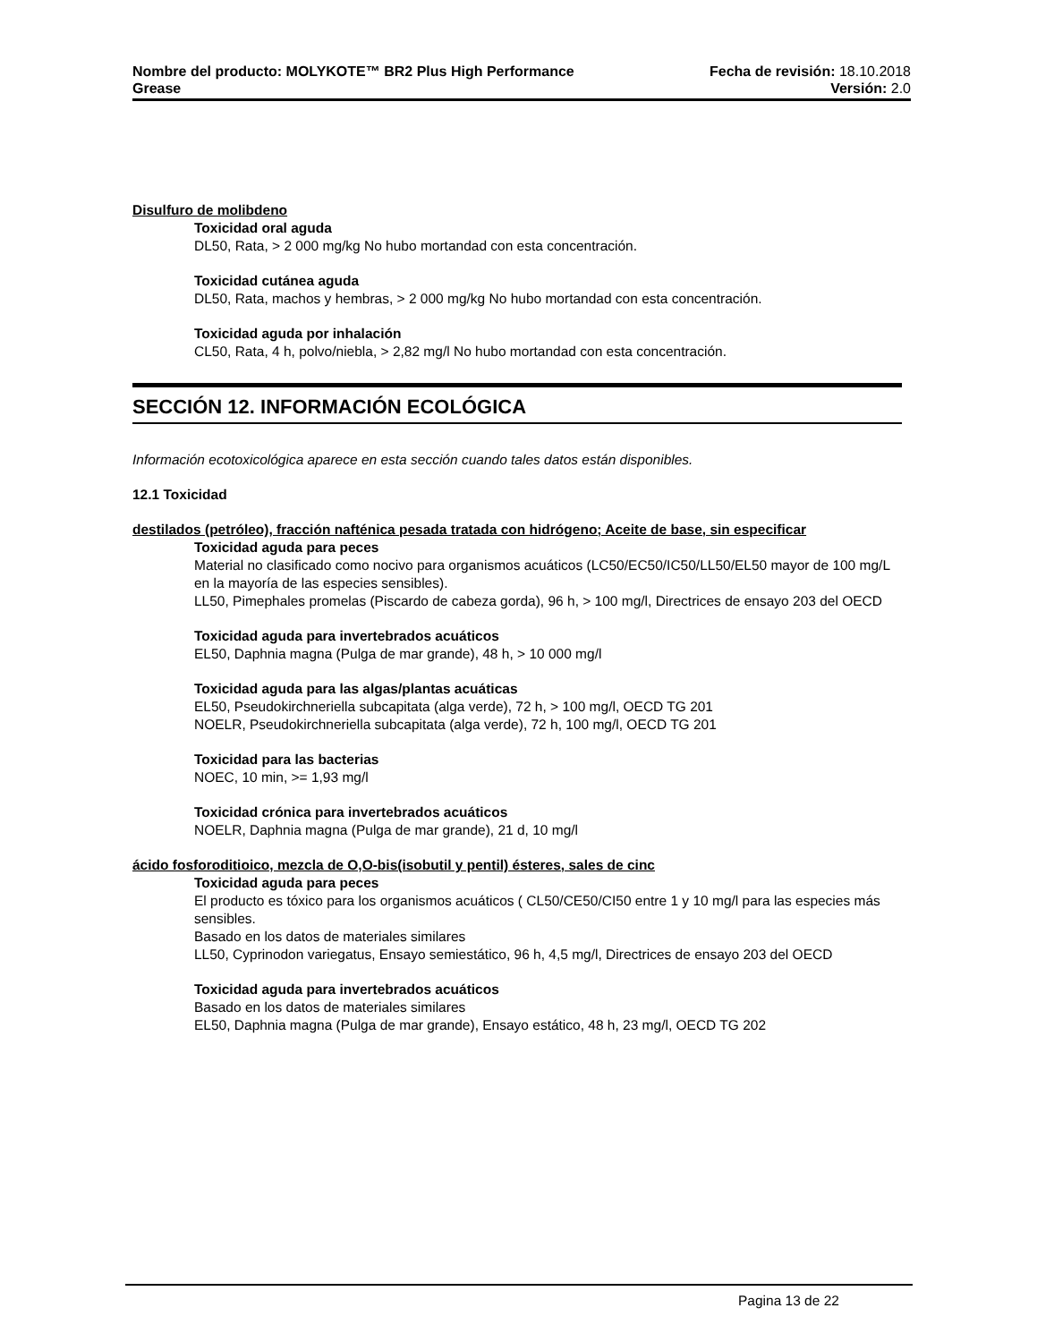Nombre del producto: MOLYKOTE™ BR2 Plus High Performance Fecha de revisión: 18.10.2018
Grease Versión: 2.0
Disulfuro de molibdeno
Toxicidad oral aguda
DL50, Rata, > 2 000 mg/kg No hubo mortandad con esta concentración.
Toxicidad cutánea aguda
DL50, Rata, machos y hembras, > 2 000 mg/kg No hubo mortandad con esta concentración.
Toxicidad aguda por inhalación
CL50, Rata, 4 h, polvo/niebla, > 2,82 mg/l No hubo mortandad con esta concentración.
SECCIÓN 12. INFORMACIÓN ECOLÓGICA
Información ecotoxicológica aparece en esta sección cuando tales datos están disponibles.
12.1 Toxicidad
destilados (petróleo), fracción nafténica pesada tratada con hidrógeno; Aceite de base, sin especificar
Toxicidad aguda para peces
Material no clasificado como nocivo para organismos acuáticos (LC50/EC50/IC50/LL50/EL50 mayor de 100 mg/L en la mayoría de las especies sensibles).
LL50, Pimephales promelas (Piscardo de cabeza gorda), 96 h, > 100 mg/l, Directrices de ensayo 203 del OECD
Toxicidad aguda para invertebrados acuáticos
EL50, Daphnia magna (Pulga de mar grande), 48 h, > 10 000 mg/l
Toxicidad aguda para las algas/plantas acuáticas
EL50, Pseudokirchneriella subcapitata (alga verde), 72 h, > 100 mg/l, OECD TG 201
NOELR, Pseudokirchneriella subcapitata (alga verde), 72 h, 100 mg/l, OECD TG 201
Toxicidad para las bacterias
NOEC, 10 min, >= 1,93 mg/l
Toxicidad crónica para invertebrados acuáticos
NOELR, Daphnia magna (Pulga de mar grande), 21 d, 10 mg/l
ácido fosforoditioico, mezcla de O,O-bis(isobutil y pentil) ésteres, sales de cinc
Toxicidad aguda para peces
El producto es tóxico para los organismos acuáticos ( CL50/CE50/CI50 entre 1 y 10 mg/l para las especies más sensibles.
Basado en los datos de materiales similares
LL50, Cyprinodon variegatus, Ensayo semiestático, 96 h, 4,5 mg/l, Directrices de ensayo 203 del OECD
Toxicidad aguda para invertebrados acuáticos
Basado en los datos de materiales similares
EL50, Daphnia magna (Pulga de mar grande), Ensayo estático, 48 h, 23 mg/l, OECD TG 202
Pagina 13 de 22